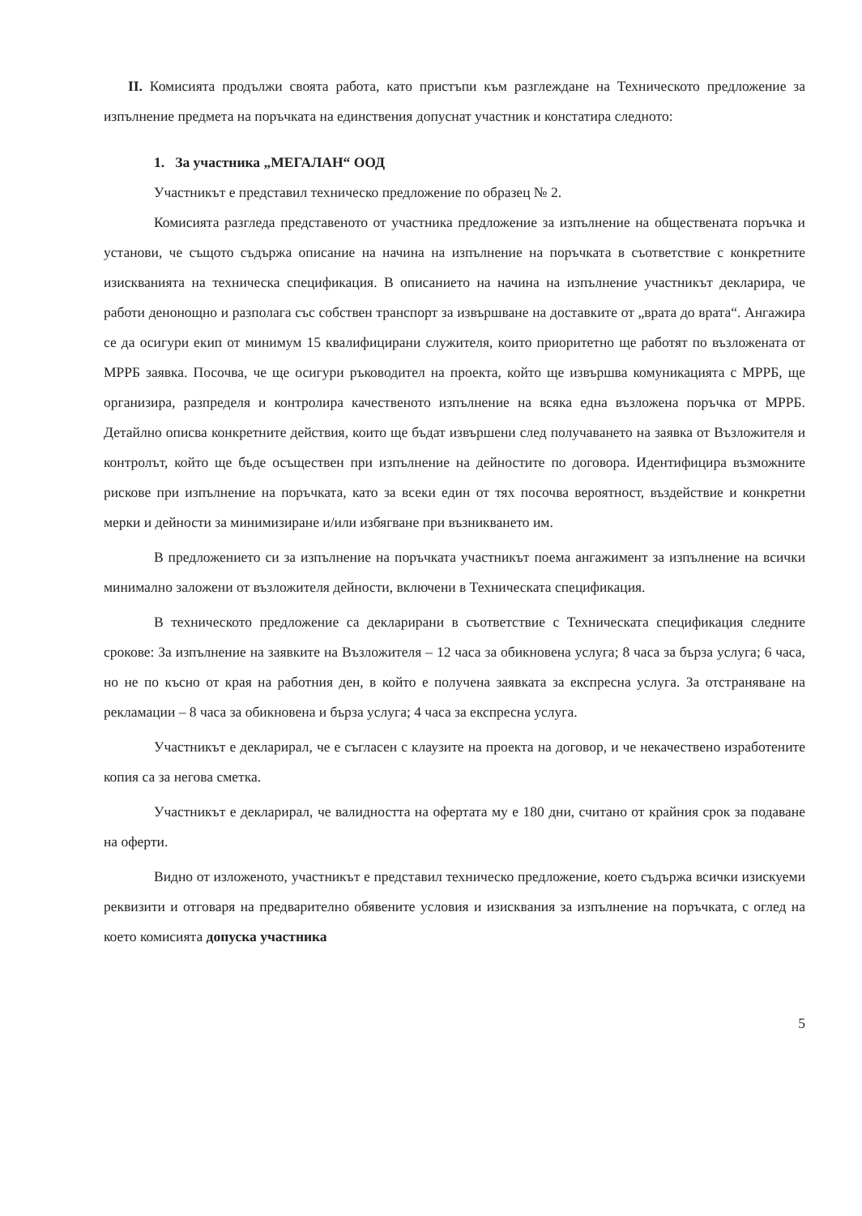II. Комисията продължи своята работа, като пристъпи към разглеждане на Техническото предложение за изпълнение предмета на поръчката на единствения допуснат участник и констатира следното:
1. За участника „МЕГАЛАН“ ООД
Участникът е представил техническо предложение по образец № 2.
Комисията разгледа представеното от участника предложение за изпълнение на обществената поръчка и установи, че същото съдържа описание на начина на изпълнение на поръчката в съответствие с конкретните изискванията на техническа спецификация. В описанието на начина на изпълнение участникът декларира, че работи денонощно и разполага със собствен транспорт за извършване на доставките от „врата до врата“. Ангажира се да осигури екип от минимум 15 квалифицирани служителя, които приоритетно ще работят по възложената от МРРБ заявка. Посочва, че ще осигури ръководител на проекта, който ще извършва комуникацията с МРРБ, ще организира, разпределя и контролира качественото изпълнение на всяка една възложена поръчка от МРРБ. Детайлно описва конкретните действия, които ще бъдат извършени след получаването на заявка от Възложителя и контролът, който ще бъде осъществен при изпълнение на дейностите по договора. Идентифицира възможните рискове при изпълнение на поръчката, като за всеки един от тях посочва вероятност, въздействие и конкретни мерки и дейности за минимизиране и/или избягване при възникването им.
В предложението си за изпълнение на поръчката участникът поема ангажимент за изпълнение на всички минимално заложени от възложителя дейности, включени в Техническата спецификация.
В техническото предложение са декларирани в съответствие с Техническата спецификация следните срокове: За изпълнение на заявките на Възложителя – 12 часа за обикновена услуга; 8 часа за бърза услуга; 6 часа, но не по късно от края на работния ден, в който е получена заявката за експресна услуга. За отстраняване на рекламации – 8 часа за обикновена и бърза услуга; 4 часа за експресна услуга.
Участникът е декларирал, че е съгласен с клаузите на проекта на договор, и че некачествено изработените копия са за негова сметка.
Участникът е декларирал, че валидността на офертата му е 180 дни, считано от крайния срок за подаване на оферти.
Видно от изложеното, участникът е представил техническо предложение, което съдържа всички изискуеми реквизити и отговаря на предварително обявените условия и изисквания за изпълнение на поръчката, с оглед на което комисията допуска участника
5